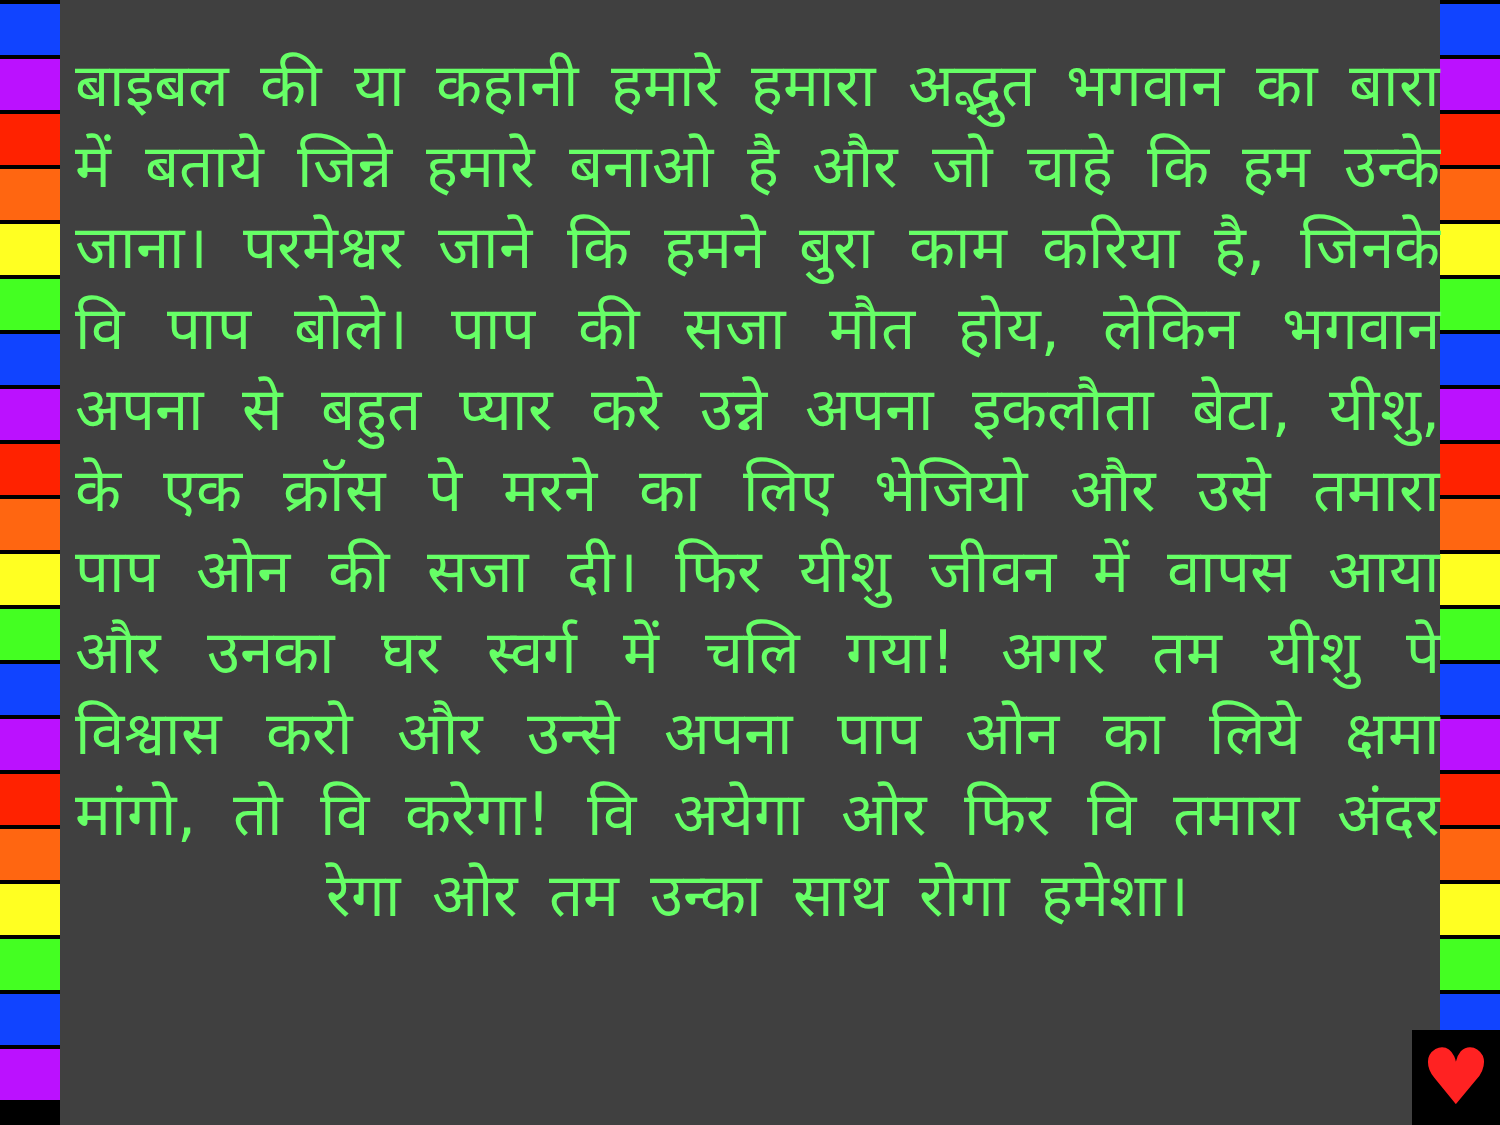बाइबल की या कहानी हमारे हमारा अद्भुत भगवान का बारा में बताये जिन्ने हमारे बनाओ है और जो चाहे कि हम उन्के जाना। परमेश्वर जाने कि हमने बुरा काम करिया है, जिनके वि पाप बोले। पाप की सजा मौत होय, लेकिन भगवान अपना से बहुत प्यार करे उन्ने अपना इकलौता बेटा, यीशु, के एक क्रॉस पे मरने का लिए भेजियो और उसे तमारा पाप ओन की सजा दी। फिर यीशु जीवन में वापस आया और उनका घर स्वर्ग में चलि गया! अगर तम यीशु पे विश्वास करो और उन्से अपना पाप ओन का लिये क्षमा मांगो, तो वि करेगा! वि अयेगा ओर फिर वि तमारा अंदर रेगा ओर तम उन्का साथ रोगा हमेशा।
♥